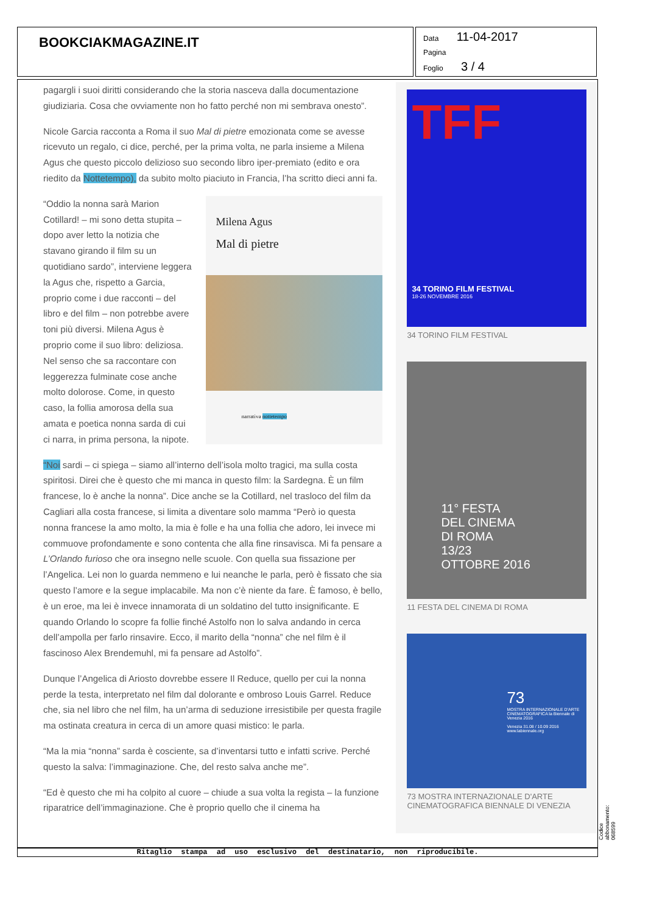BOOKCIAKMAGAZINE.IT
Data 11-04-2017
Pagina
Foglio 3 / 4
pagargli i suoi diritti considerando che la storia nasceva dalla documentazione giudiziaria. Cosa che ovviamente non ho fatto perché non mi sembrava onesto”.
Nicole Garcia racconta a Roma il suo Mal di pietre emozionata come se avesse ricevuto un regalo, ci dice, perché, per la prima volta, ne parla insieme a Milena Agus che questo piccolo delizioso suo secondo libro iper-premiato (edito e ora riedito da Nottetempo), da subito molto piaciuto in Francia, l’ha scritto dieci anni fa.
“Oddio la nonna sarà Marion Cotillard! – mi sono detta stupita – dopo aver letto la notizia che stavano girando il film su un quotidiano sardo”, interviene leggera la Agus che, rispetto a Garcia, proprio come i due racconti – del libro e del film – non potrebbe avere toni più diversi. Milena Agus è proprio come il suo libro: deliziosa. Nel senso che sa raccontare con leggerezza fulminate cose anche molto dolorose. Come, in questo caso, la follia amorosa della sua amata e poetica nonna sarda di cui ci narra, in prima persona, la nipote.
Milena Agus
Mal di pietre
narrativa nottetempo
“Noi sardi – ci spiega – siamo all’interno dell’isola molto tragici, ma sulla costa spiritosi. Direi che è questo che mi manca in questo film: la Sardegna. È un film francese, lo è anche la nonna”. Dice anche se la Cotillard, nel trasloco del film da Cagliari alla costa francese, si limita a diventare solo mamma “Però io questa nonna francese la amo molto, la mia è folle e ha una follia che adoro, lei invece mi commuove profondamente e sono contenta che alla fine rinsavisca. Mi fa pensare a L’Orlando furioso che ora insegno nelle scuole. Con quella sua fissazione per l’Angelica. Lei non lo guarda nemmeno e lui neanche le parla, però è fissato che sia questo l’amore e la segue implacabile. Ma non c’è niente da fare. È famoso, è bello, è un eroe, ma lei è invece innamorata di un soldatino del tutto insignificante. E quando Orlando lo scopre fa follie finché Astolfo non lo salva andando in cerca dell’ampolla per farlo rinsavire. Ecco, il marito della “nonna” che nel film è il fascinoso Alex Brendemuhl, mi fa pensare ad Astolfo”.
Dunque l’Angelica di Ariosto dovrebbe essere Il Reduce, quello per cui la nonna perde la testa, interpretato nel film dal dolorante e ombroso Louis Garrel. Reduce che, sia nel libro che nel film, ha un’arma di seduzione irresistibile per questa fragile ma ostinata creatura in cerca di un amore quasi mistico: le parla.
“Ma la mia “nonna” sarda è cosciente, sa d’inventarsi tutto e infatti scrive. Perché questo la salva: l’immaginazione. Che, del resto salva anche me”.
“Ed è questo che mi ha colpito al cuore – chiude a sua volta la regista – la funzione riparatrice dell’immaginazione. Che è proprio quello che il cinema ha
TFF
34 TORINO FILM FESTIVAL
18-26 NOVEMBRE 2016
34 TORINO FILM FESTIVAL
11° FESTA
DEL CINEMA
DI ROMA
13/23
OTTOBRE 2016
11 FESTA DEL CINEMA DI ROMA
73
MOSTRA INTERNAZIONALE D'ARTE CINEMATOGRAFICA la Biennale di Venezia 2016
Venezia 31.08 / 10.09 2016 www.labiennale.org
73 MOSTRA INTERNAZIONALE D'ARTE CINEMATOGRAFICA BIENNALE DI VENEZIA
Ritaglio stampa ad uso esclusivo del destinatario, non riproducibile.
Codice abbonamento: 068599